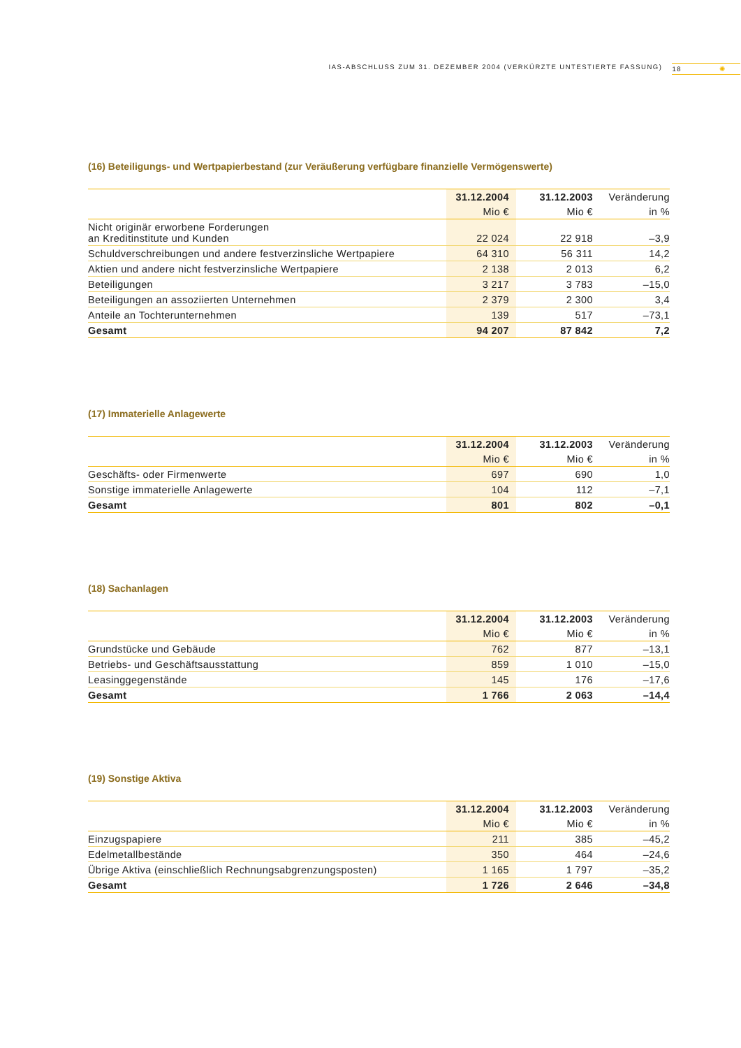IAS-ABSCHLUSS ZUM 31. DEZEMBER 2004 (VERKÜRZTE UNTESTIERTE FASSUNG) 18 ✺
(16) Beteiligungs- und Wertpapierbestand (zur Veräußerung verfügbare finanzielle Vermögenswerte)
| | 31.12.2004 | 31.12.2003 | Veränderung |
| --- | --- | --- | --- |
| | Mio € | Mio € | in % |
| Nicht originär erworbene Forderungen an Kreditinstitute und Kunden | 22 024 | 22 918 | –3,9 |
| Schuldverschreibungen und andere festverzinsliche Wertpapiere | 64 310 | 56 311 | 14,2 |
| Aktien und andere nicht festverzinsliche Wertpapiere | 2 138 | 2 013 | 6,2 |
| Beteiligungen | 3 217 | 3 783 | –15,0 |
| Beteiligungen an assoziierten Unternehmen | 2 379 | 2 300 | 3,4 |
| Anteile an Tochterunternehmen | 139 | 517 | –73,1 |
| Gesamt | 94 207 | 87 842 | 7,2 |
(17) Immaterielle Anlagewerte
| | 31.12.2004 | 31.12.2003 | Veränderung |
| --- | --- | --- | --- |
| | Mio € | Mio € | in % |
| Geschäfts- oder Firmenwerte | 697 | 690 | 1,0 |
| Sonstige immaterielle Anlagewerte | 104 | 112 | –7,1 |
| Gesamt | 801 | 802 | –0,1 |
(18) Sachanlagen
| | 31.12.2004 | 31.12.2003 | Veränderung |
| --- | --- | --- | --- |
| | Mio € | Mio € | in % |
| Grundstücke und Gebäude | 762 | 877 | –13,1 |
| Betriebs- und Geschäftsausstattung | 859 | 1 010 | –15,0 |
| Leasinggegenstände | 145 | 176 | –17,6 |
| Gesamt | 1 766 | 2 063 | –14,4 |
(19) Sonstige Aktiva
| | 31.12.2004 | 31.12.2003 | Veränderung |
| --- | --- | --- | --- |
| | Mio € | Mio € | in % |
| Einzugspapiere | 211 | 385 | –45,2 |
| Edelmetallbestände | 350 | 464 | –24,6 |
| Übrige Aktiva (einschließlich Rechnungsabgrenzungsposten) | 1 165 | 1 797 | –35,2 |
| Gesamt | 1 726 | 2 646 | –34,8 |